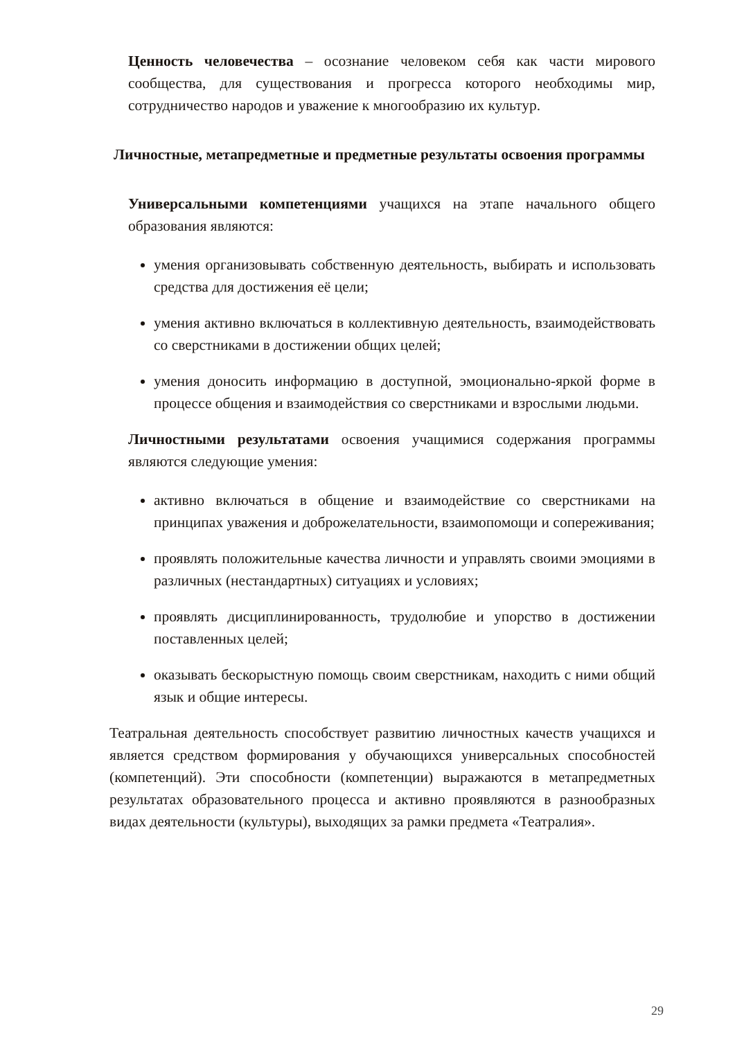Ценность человечества – осознание человеком себя как части мирового сообщества, для существования и прогресса которого необходимы мир, сотрудничество народов и уважение к многообразию их культур.
Личностные, метапредметные и предметные результаты освоения программы
Универсальными компетенциями учащихся на этапе начального общего образования являются:
умения организовывать собственную деятельность, выбирать и использовать средства для достижения её цели;
умения активно включаться в коллективную деятельность, взаимодействовать со сверстниками в достижении общих целей;
умения доносить информацию в доступной, эмоционально-яркой форме в процессе общения и взаимодействия со сверстниками и взрослыми людьми.
Личностными результатами освоения учащимися содержания программы являются следующие умения:
активно включаться в общение и взаимодействие со сверстниками на принципах уважения и доброжелательности, взаимопомощи и сопереживания;
проявлять положительные качества личности и управлять своими эмоциями в различных (нестандартных) ситуациях и условиях;
проявлять дисциплинированность, трудолюбие и упорство в достижении поставленных целей;
оказывать бескорыстную помощь своим сверстникам, находить с ними общий язык и общие интересы.
Театральная деятельность способствует развитию личностных качеств учащихся и является средством формирования у обучающихся универсальных способностей (компетенций). Эти способности (компетенции) выражаются в метапредметных результатах образовательного процесса и активно проявляются в разнообразных видах деятельности (культуры), выходящих за рамки предмета «Театралия».
29